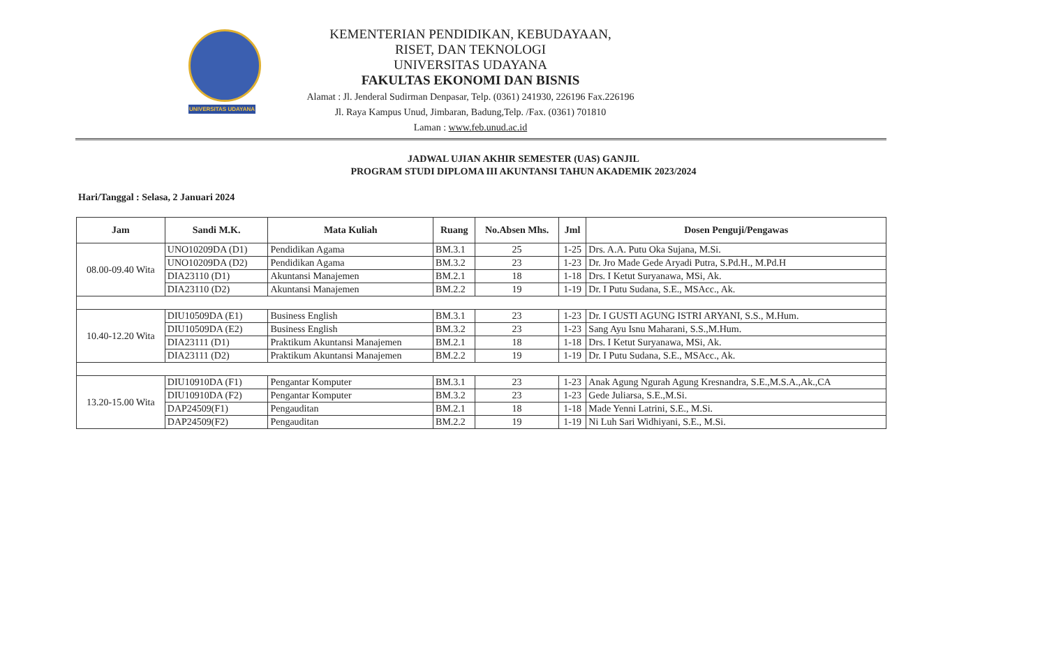UNIVERSITAS UDAYANA
KEMENTERIAN PENDIDIKAN, KEBUDAYAAN,
RISET, DAN TEKNOLOGI
UNIVERSITAS UDAYANA
FAKULTAS EKONOMI DAN BISNIS
Alamat : Jl. Jenderal Sudirman Denpasar, Telp. (0361) 241930, 226196 Fax.226196
Jl. Raya Kampus Unud, Jimbaran, Badung,Telp. /Fax. (0361) 701810
Laman : www.feb.unud.ac.id
JADWAL UJIAN AKHIR SEMESTER (UAS) GANJIL
PROGRAM STUDI DIPLOMA III AKUNTANSI TAHUN AKADEMIK 2023/2024
Hari/Tanggal : Selasa, 2 Januari 2024
| Jam | Sandi M.K. | Mata Kuliah | Ruang | No.Absen Mhs. | Jml | Dosen Penguji/Pengawas |
| --- | --- | --- | --- | --- | --- | --- |
| 08.00-09.40 Wita | UNO10209DA (D1) | Pendidikan Agama | BM.3.1 | 25 | 1-25 | Drs. A.A. Putu Oka Sujana, M.Si. |
| | UNO10209DA (D2) | Pendidikan Agama | BM.3.2 | 23 | 1-23 | Dr. Jro Made Gede Aryadi Putra, S.Pd.H., M.Pd.H |
| | DIA23110 (D1) | Akuntansi Manajemen | BM.2.1 | 18 | 1-18 | Drs. I Ketut Suryanawa, MSi, Ak. |
| | DIA23110 (D2) | Akuntansi Manajemen | BM.2.2 | 19 | 1-19 | Dr. I Putu Sudana, S.E., MSAcc., Ak. |
| 10.40-12.20 Wita | DIU10509DA (E1) | Business English | BM.3.1 | 23 | 1-23 | Dr. I GUSTI AGUNG ISTRI ARYANI, S.S., M.Hum. |
| | DIU10509DA (E2) | Business English | BM.3.2 | 23 | 1-23 | Sang Ayu Isnu Maharani, S.S.,M.Hum. |
| | DIA23111 (D1) | Praktikum Akuntansi Manajemen | BM.2.1 | 18 | 1-18 | Drs. I Ketut Suryanawa, MSi, Ak. |
| | DIA23111 (D2) | Praktikum Akuntansi Manajemen | BM.2.2 | 19 | 1-19 | Dr. I Putu Sudana, S.E., MSAcc., Ak. |
| 13.20-15.00 Wita | DIU10910DA (F1) | Pengantar Komputer | BM.3.1 | 23 | 1-23 | Anak Agung Ngurah Agung Kresnandra, S.E.,M.S.A.,Ak.,CA |
| | DIU10910DA (F2) | Pengantar Komputer | BM.3.2 | 23 | 1-23 | Gede Juliarsa, S.E.,M.Si. |
| | DAP24509(F1) | Pengauditan | BM.2.1 | 18 | 1-18 | Made Yenni Latrini, S.E., M.Si. |
| | DAP24509(F2) | Pengauditan | BM.2.2 | 19 | 1-19 | Ni Luh Sari Widhiyani, S.E., M.Si. |